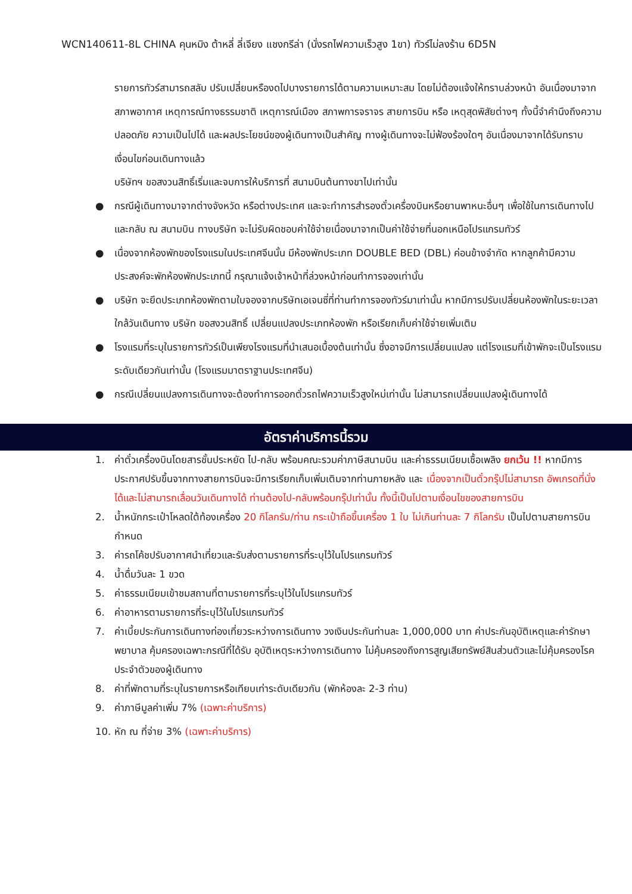WCN140611-8L CHINA คุนหมิง ต้าหลี่ ลี่เจียง แชงกรีล่า (นั่งรถไฟความเร็วสูง 1ขา) ทัวร์ไม่ลงร้าน 6D5N
รายการทัวร์สามารถสลับ ปรับเปลี่ยนหรืองดไปบางรายการได้ตามความเหมาะสม โดยไม่ต้องแจ้งให้ทราบล่วงหน้า อันเนื่องมาจากสภาพอากาศ เหตุการณ์ทางธรรมชาติ เหตุการณ์เมือง สภาพการจราจร สายการบิน หรือ เหตุสุดพิสัยต่างๆ ทั้งนี้จำคำนึงถึงความปลอดภัย ความเป็นไปได้ และผลประโยชน์ของผู้เดินทางเป็นสำคัญ ทางผู้เดินทางจะไม่ฟ้องร้องใดๆ อันเนื่องมาจากได้รับทราบเงื่อนไขก่อนเดินทางแล้ว
บริษัทฯ ขอสงวนสิทธิ์เริ่มและจบการให้บริการที่ สนามบินต้นทางขาไปเท่านั้น
● กรณีผู้เดินทางมาจากต่างจังหวัด หรือต่างประเทศ และจะทำการสำรองตั๋วเครื่องบินหรือยานพาหนะอื่นๆ เพื่อใช้ในการเดินทางไปและกลับ ณ สนามบิน ทางบริษัท จะไม่รับผิดชอบค่าใช้จ่ายเนื่องมาจากเป็นค่าใช้จ่ายที่นอกเหนือโปรแกรมทัวร์
● เนื่องจากห้องพักของโรงแรมในประเทศจีนนั้น มีห้องพักประเภท DOUBLE BED (DBL) ค่อนข้างจำกัด หากลูกค้ามีความประสงค์จะพักห้องพักประเภทนี้ กรุณาแจ้งเจ้าหน้าที่ล่วงหน้าก่อนทำการจองเท่านั้น
● บริษัท จะยึดประเภทห้องพักตามใบจองจากบริษัทเอเจนซี่ที่ท่านทำการจองทัวร์มาเท่านั้น หากมีการปรับเปลี่ยนห้องพักในระยะเวลาใกล้วันเดินทาง บริษัท ขอสงวนสิทธิ์ เปลี่ยนแปลงประเภทห้องพัก หรือเรียกเก็บค่าใช้จ่ายเพิ่มเติม
● โรงแรมที่ระบุในรายการทัวร์เป็นเพียงโรงแรมที่นำเสนอเบื้องต้นเท่านั้น ซึ่งอาจมีการเปลี่ยนแปลง แต่โรงแรมที่เข้าพักจะเป็นโรงแรมระดับเดียวกันเท่านั้น (โรงแรมมาตราฐานประเทศจีน)
● กรณีเปลี่ยนแปลงการเดินทางจะต้องทำการออกตั๋วรถไฟความเร็วสูงใหม่เท่านั้น ไม่สามารถเปลี่ยนแปลงผู้เดินทางได้
อัตราค่าบริการนี้รวม
1. ค่าตั๋วเครื่องบินโดยสารชั้นประหยัด ไป-กลับ พร้อมคณะรวมค่าภาษีสนามบิน และค่าธรรมเนียมเชื้อเพลิง ยกเว้น !! หากมีการประกาศปรับขึ้นจากทางสายการบินจะมีการเรียกเก็บเพิ่มเติมจากท่านภายหลัง และ เนื่องจากเป็นตั๋วกรุ๊ปไม่สามารถ อัพเกรดที่นั่งได้และไม่สามารถเลื่อนวันเดินทางได้ ท่านต้องไป-กลับพร้อมกรุ๊ปเท่านั้น ทั้งนี้เป็นไปตามเงื่อนไขของสายการบิน
2. น้ำหนักกระเป๋าโหลดใต้ท้องเครื่อง 20 กิโลกรัม/ท่าน กระเป๋าถือขึ้นเครื่อง 1 ใบ ไม่เกินท่านละ 7 กิโลกรัม เป็นไปตามสายการบินกำหนด
3. ค่ารถโค้ชปรับอากาศนำเที่ยวและรับส่งตามรายการที่ระบุไว้ในโปรแกรมทัวร์
4. น้ำดื่มวันละ 1 ขวด
5. ค่าธรรมเนียมเข้าชมสถานที่ตามรายการที่ระบุไว้ในโปรแกรมทัวร์
6. ค่าอาหารตามรายการที่ระบุไว้ในโปรแกรมทัวร์
7. ค่าเบี้ยประกันการเดินทางท่องเที่ยวระหว่างการเดินทาง วงเงินประกันท่านละ 1,000,000 บาท ค่าประกันอุบัติเหตุและค่ารักษาพยาบาล คุ้มครองเฉพาะกรณีที่ได้รับ อุบัติเหตุระหว่างการเดินทาง ไม่คุ้มครองถึงการสูญเสียทรัพย์สินส่วนตัวและไม่คุ้มครองโรคประจำตัวของผู้เดินทาง
8. ค่าที่พักตามที่ระบุในรายการหรือเทียบเท่าระดับเดียวกัน (พักห้องละ 2-3 ท่าน)
9. ค่าภาษีมูลค่าเพิ่ม 7% (เฉพาะค่าบริการ)
10. หัก ณ ที่จ่าย 3% (เฉพาะค่าบริการ)